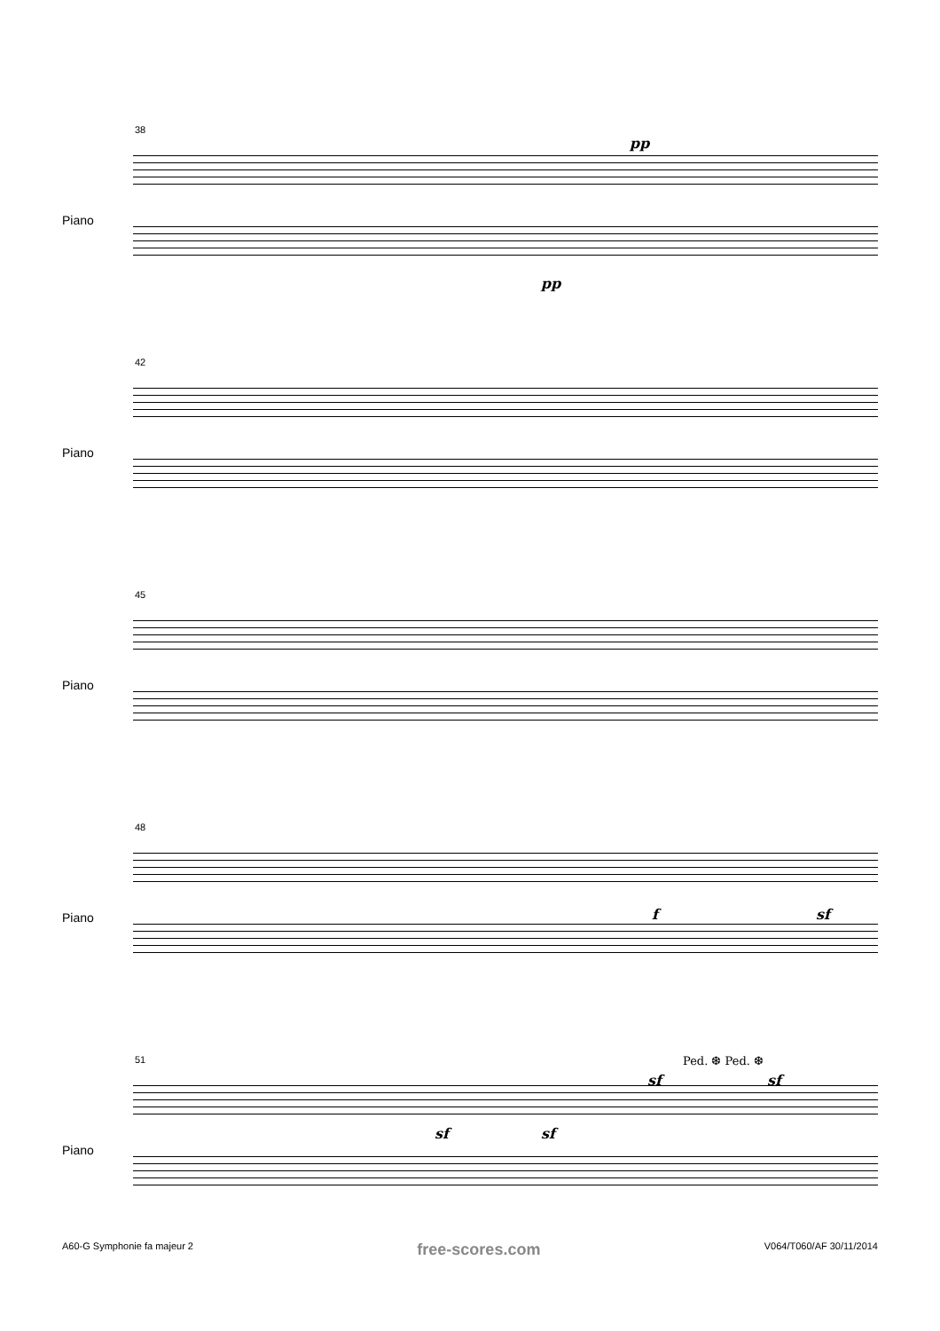38
Piano
pp
pp
42
Piano
45
Piano
48
Piano f sf
51
Piano
sf sf
sf sf
Ped. ❆ Ped. ❆
A60-G Symphonie fa majeur 2 free-scores.com V064/T060/AF 30/11/2014